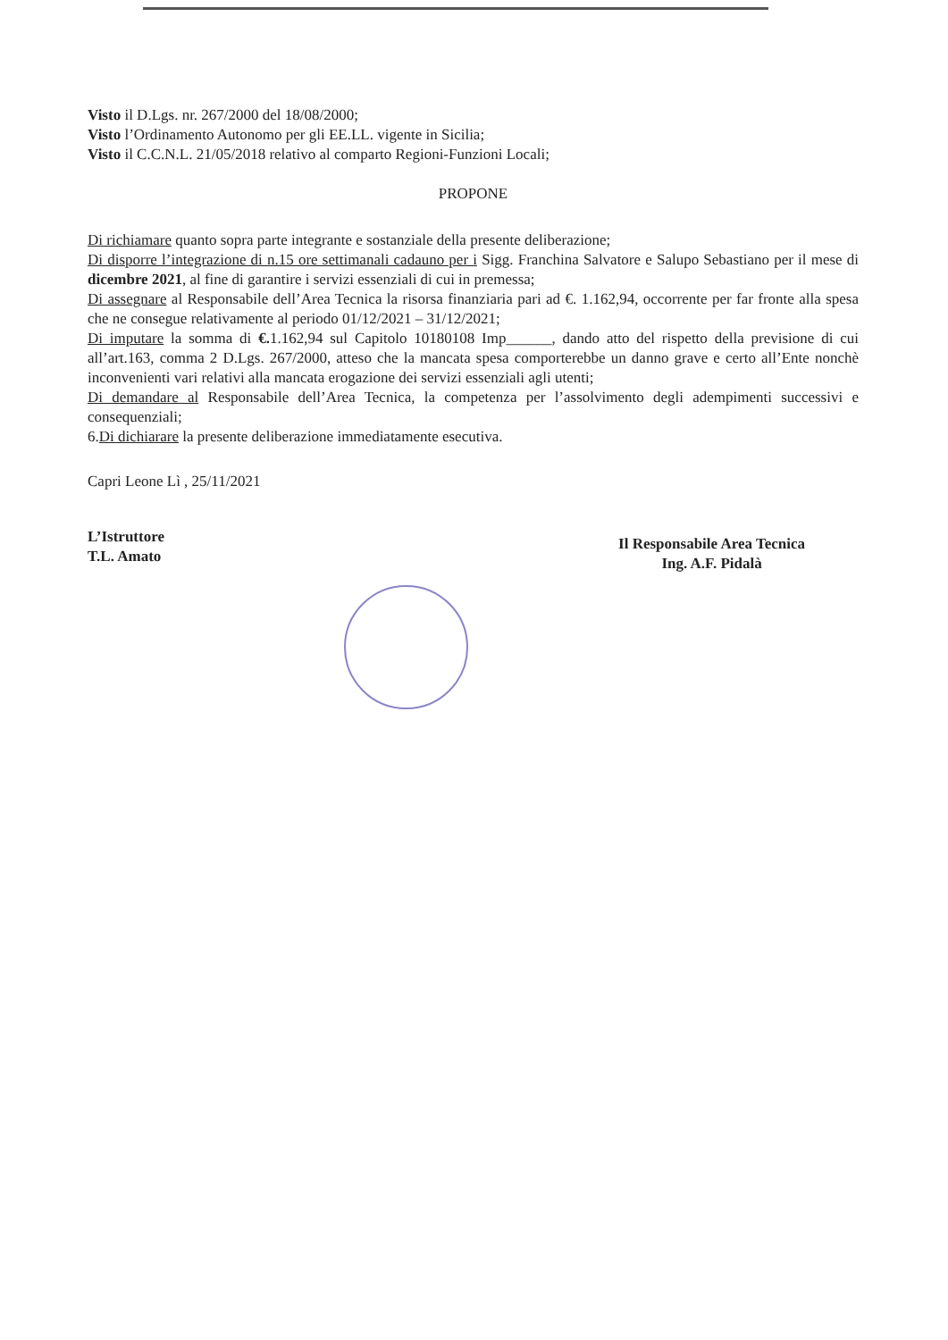Visto il D.Lgs. nr. 267/2000 del 18/08/2000;
Visto l’Ordinamento Autonomo per gli EE.LL. vigente in Sicilia;
Visto il C.C.N.L. 21/05/2018 relativo al comparto Regioni-Funzioni Locali;
PROPONE
Di richiamare quanto sopra parte integrante e sostanziale della presente deliberazione;
Di disporre l’integrazione di n.15 ore settimanali cadauno per i Sigg. Franchina Salvatore e Salupo Sebastiano per il mese di dicembre 2021, al fine di garantire i servizi essenziali di cui in premessa;
Di assegnare al Responsabile dell’Area Tecnica la risorsa finanziaria pari ad €. 1.162,94, occorrente per far fronte alla spesa che ne consegue relativamente al periodo 01/12/2021 – 31/12/2021;
Di imputare la somma di €. 1.162,94 sul Capitolo 10180108 Imp______, dando atto del rispetto della previsione di cui all’art.163, comma 2 D.Lgs. 267/2000, atteso che la mancata spesa comporterebbe un danno grave e certo all’Ente nonchè inconvenienti vari relativi alla mancata erogazione dei servizi essenziali agli utenti;
Di demandare al Responsabile dell’Area Tecnica, la competenza per l’assolvimento degli adempimenti successivi e consequenziali;
6.Di dichiarare la presente deliberazione immediatamente esecutiva.
Capri Leone Lì , 25/11/2021
L’Istruttore
T.L. Amato
Il Responsabile Area Tecnica
Ing. A.F. Pidalà